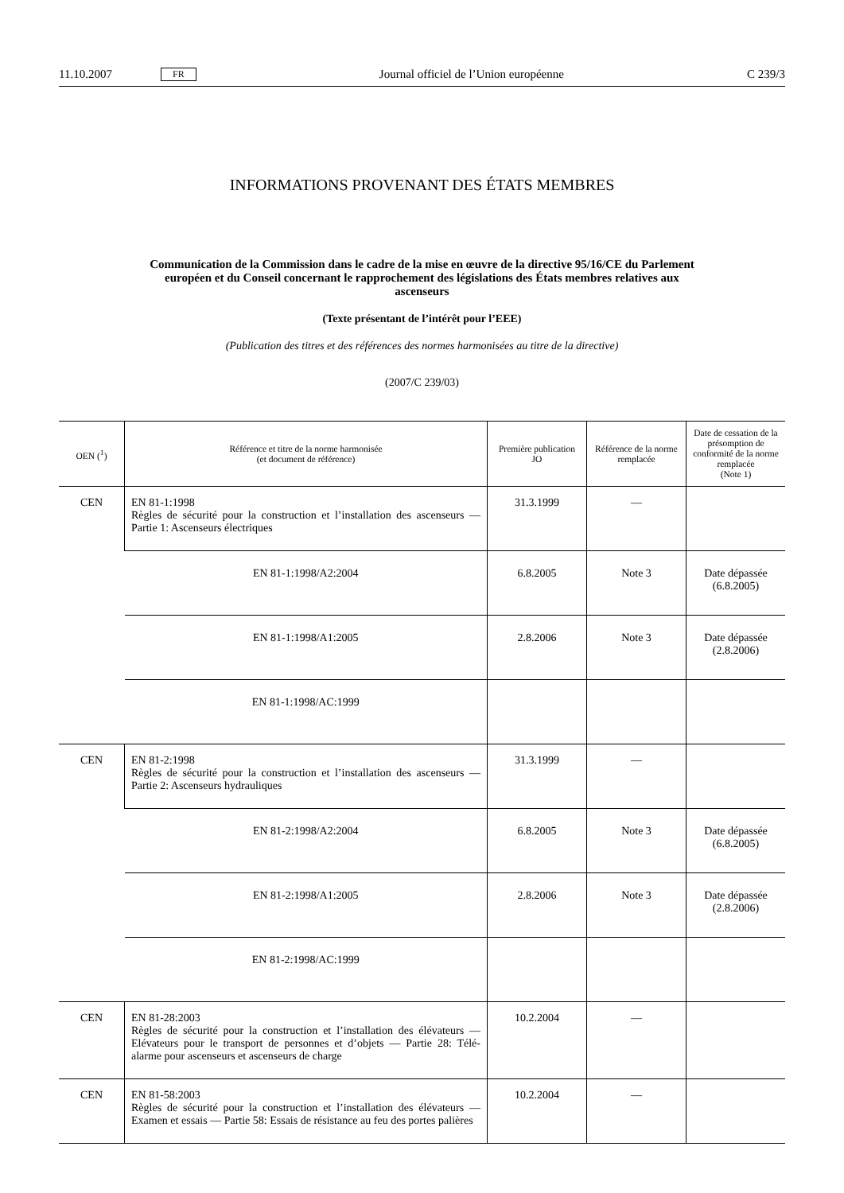11.10.2007 FR Journal officiel de l’Union européenne C 239/3
INFORMATIONS PROVENANT DES ÉTATS MEMBRES
Communication de la Commission dans le cadre de la mise en œuvre de la directive 95/16/CE du Parlement européen et du Conseil concernant le rapprochement des législations des États membres relatives aux ascenseurs
(Texte présentant de l’intérêt pour l’EEE)
(Publication des titres et des références des normes harmonisées au titre de la directive)
(2007/C 239/03)
| OEN (<sup>1</sup>) | Référence et titre de la norme harmonisée (et document de référence) | Première publication JO | Référence de la norme remplacée | Date de cessation de la présomption de conformité de la norme remplacée (Note 1) |
| --- | --- | --- | --- | --- |
| CEN | EN 81-1:1998 Règles de sécurité pour la construction et l’installation des ascenseurs — Partie 1: Ascenseurs électriques | 31.3.1999 | — | |
| | EN 81-1:1998/A2:2004 | 6.8.2005 | Note 3 | Date dépassée (6.8.2005) |
| | EN 81-1:1998/A1:2005 | 2.8.2006 | Note 3 | Date dépassée (2.8.2006) |
| | EN 81-1:1998/AC:1999 | | | |
| CEN | EN 81-2:1998 Règles de sécurité pour la construction et l’installation des ascenseurs — Partie 2: Ascenseurs hydrauliques | 31.3.1999 | — | |
| | EN 81-2:1998/A2:2004 | 6.8.2005 | Note 3 | Date dépassée (6.8.2005) |
| | EN 81-2:1998/A1:2005 | 2.8.2006 | Note 3 | Date dépassée (2.8.2006) |
| | EN 81-2:1998/AC:1999 | | | |
| CEN | EN 81-28:2003 Règles de sécurité pour la construction et l’installation des élévateurs — Elévateurs pour le transport de personnes et d’objets — Partie 28: Télé-alarme pour ascenseurs et ascenseurs de charge | 10.2.2004 | — | |
| CEN | EN 81-58:2003 Règles de sécurité pour la construction et l’installation des élévateurs — Examen et essais — Partie 58: Essais de résistance au feu des portes palières | 10.2.2004 | — | |